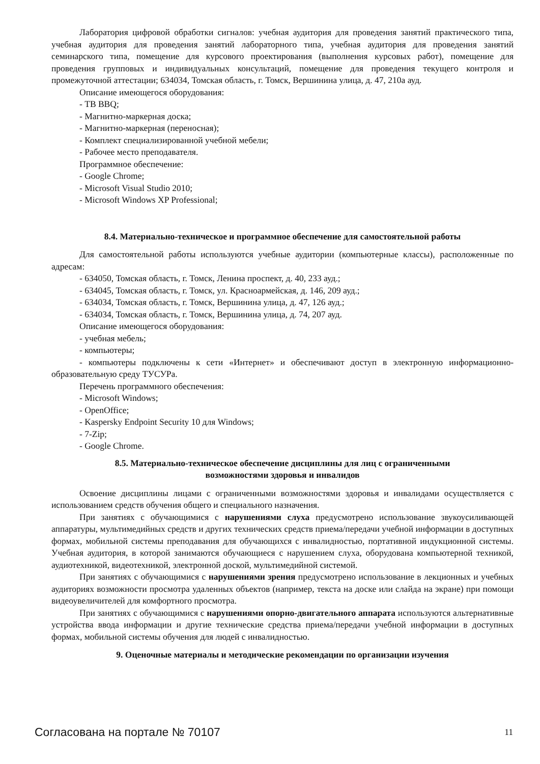Лаборатория цифровой обработки сигналов: учебная аудитория для проведения занятий практического типа, учебная аудитория для проведения занятий лабораторного типа, учебная аудитория для проведения занятий семинарского типа, помещение для курсового проектирования (выполнения курсовых работ), помещение для проведения групповых и индивидуальных консультаций, помещение для проведения текущего контроля и промежуточной аттестации; 634034, Томская область, г. Томск, Вершинина улица, д. 47, 210а ауд.
Описание имеющегося оборудования:
- ТВ BBQ;
- Магнитно-маркерная доска;
- Магнитно-маркерная (переносная);
- Комплект специализированной учебной мебели;
- Рабочее место преподавателя.
Программное обеспечение:
- Google Chrome;
- Microsoft Visual Studio 2010;
- Microsoft Windows XP Professional;
8.4. Материально-техническое и программное обеспечение для самостоятельной работы
Для самостоятельной работы используются учебные аудитории (компьютерные классы), расположенные по адресам:
- 634050, Томская область, г. Томск, Ленина проспект, д. 40, 233 ауд.;
- 634045, Томская область, г. Томск, ул. Красноармейская, д. 146, 209 ауд.;
- 634034, Томская область, г. Томск, Вершинина улица, д. 47, 126 ауд.;
- 634034, Томская область, г. Томск, Вершинина улица, д. 74, 207 ауд.
Описание имеющегося оборудования:
- учебная мебель;
- компьютеры;
- компьютеры подключены к сети «Интернет» и обеспечивают доступ в электронную информационно-образовательную среду ТУСУРа.
Перечень программного обеспечения:
- Microsoft Windows;
- OpenOffice;
- Kaspersky Endpoint Security 10 для Windows;
- 7-Zip;
- Google Chrome.
8.5. Материально-техническое обеспечение дисциплины для лиц с ограниченными
возможностями здоровья и инвалидов
Освоение дисциплины лицами с ограниченными возможностями здоровья и инвалидами осуществляется с использованием средств обучения общего и специального назначения.
При занятиях с обучающимися с нарушениями слуха предусмотрено использование звукоусиливающей аппаратуры, мультимедийных средств и других технических средств приема/передачи учебной информации в доступных формах, мобильной системы преподавания для обучающихся с инвалидностью, портативной индукционной системы. Учебная аудитория, в которой занимаются обучающиеся с нарушением слуха, оборудована компьютерной техникой, аудиотехникой, видеотехникой, электронной доской, мультимедийной системой.
При занятиях с обучающимися с нарушениями зрения предусмотрено использование в лекционных и учебных аудиториях возможности просмотра удаленных объектов (например, текста на доске или слайда на экране) при помощи видеоувеличителей для комфортного просмотра.
При занятиях с обучающимися с нарушениями опорно-двигательного аппарата используются альтернативные устройства ввода информации и другие технические средства приема/передачи учебной информации в доступных формах, мобильной системы обучения для людей с инвалидностью.
9. Оценочные материалы и методические рекомендации по организации изучения
Согласована на портале № 70107 11